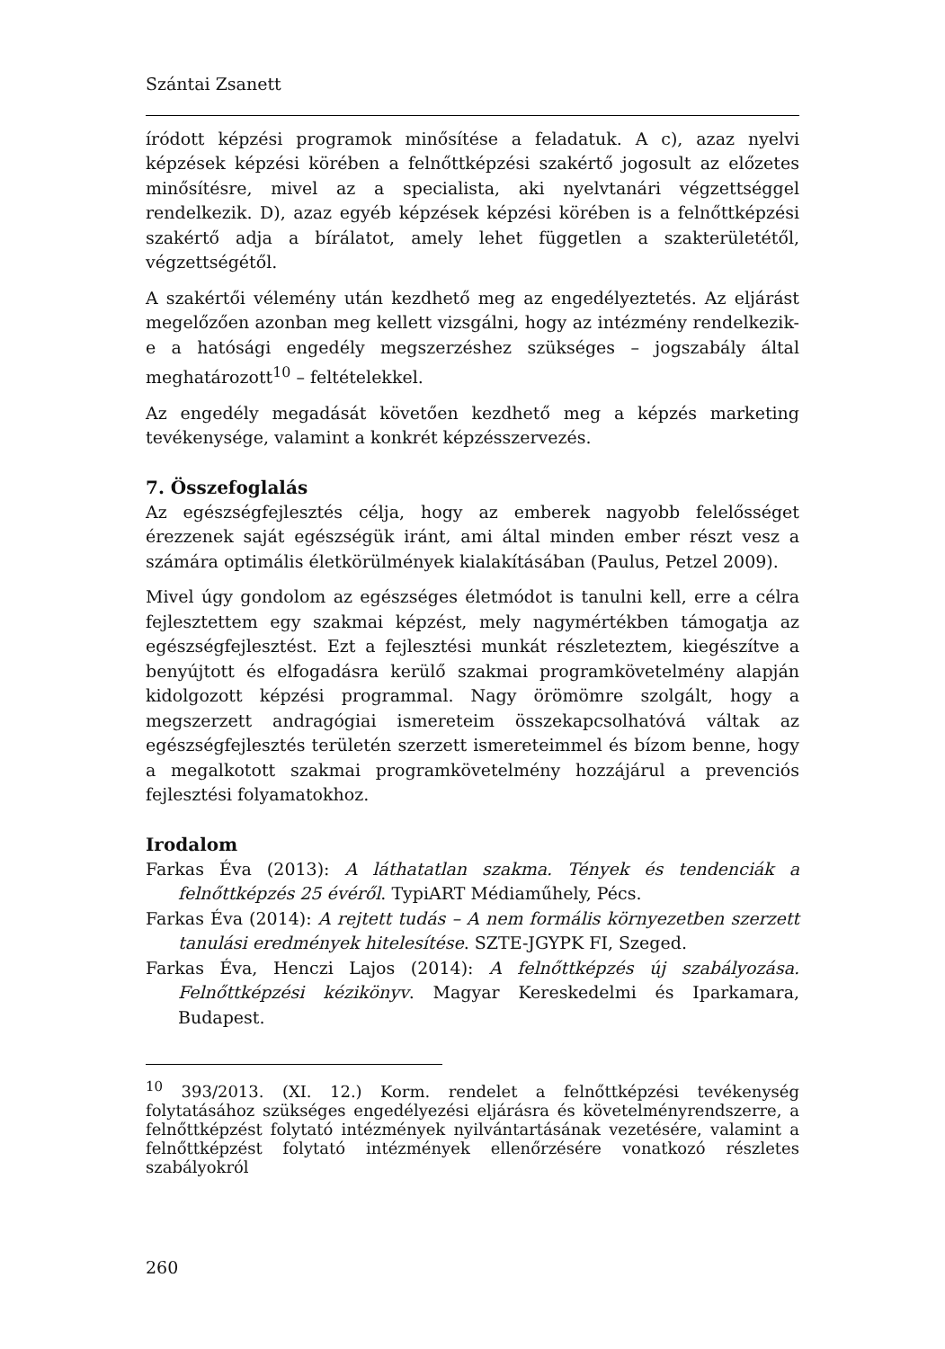Szántai Zsanett
íródott képzési programok minősítése a feladatuk. A c), azaz nyelvi képzések képzési körében a felnőttképzési szakértő jogosult az előzetes minősítésre, mivel az a specialista, aki nyelvtanári végzettséggel rendelkezik. D), azaz egyéb képzések képzési körében is a felnőttképzési szakértő adja a bírálatot, amely lehet független a szakterületétől, végzettségétől.
A szakértői vélemény után kezdhető meg az engedélyeztetés. Az eljárást megelőzően azonban meg kellett vizsgálni, hogy az intézmény rendelkezik-e a hatósági engedély megszerzéshez szükséges – jogszabály által meghatározott<sup>10</sup> – feltételekkel.
Az engedély megadását követően kezdhető meg a képzés marketing tevékenysége, valamint a konkrét képzésszervezés.
7. Összefoglalás
Az egészségfejlesztés célja, hogy az emberek nagyobb felelősséget érezzenek saját egészségük iránt, ami által minden ember részt vesz a számára optimális életkörülmények kialakításában (Paulus, Petzel 2009).
Mivel úgy gondolom az egészséges életmódot is tanulni kell, erre a célra fejlesztettem egy szakmai képzést, mely nagymértékben támogatja az egészségfejlesztést. Ezt a fejlesztési munkát részleteztem, kiegészítve a benyújtott és elfogadásra kerülő szakmai programkövetelmény alapján kidolgozott képzési programmal. Nagy örömömre szolgált, hogy a megszerzett andragógiai ismereteim összekapcsolhatóvá váltak az egészségfejlesztés területén szerzett ismereteimmel és bízom benne, hogy a megalkotott szakmai programkövetelmény hozzájárul a prevenciós fejlesztési folyamatokhoz.
Irodalom
Farkas Éva (2013): A láthatatlan szakma. Tények és tendenciák a felnőttképzés 25 évéről. TypiART Médiaműhely, Pécs.
Farkas Éva (2014): A rejtett tudás – A nem formális környezetben szerzett tanulási eredmények hitelesítése. SZTE-JGYPK FI, Szeged.
Farkas Éva, Henczi Lajos (2014): A felnőttképzés új szabályozása. Felnőttképzési kézikönyv. Magyar Kereskedelmi és Iparkamara, Budapest.
<sup>10</sup> 393/2013. (XI. 12.) Korm. rendelet a felnőttképzési tevékenység folytatásához szükséges engedélyezési eljárásra és követelményrendszerre, a felnőttképzést folytató intézmények nyilvántartásának vezetésére, valamint a felnőttképzést folytató intézmények ellenőrzésére vonatkozó részletes szabályokról
260